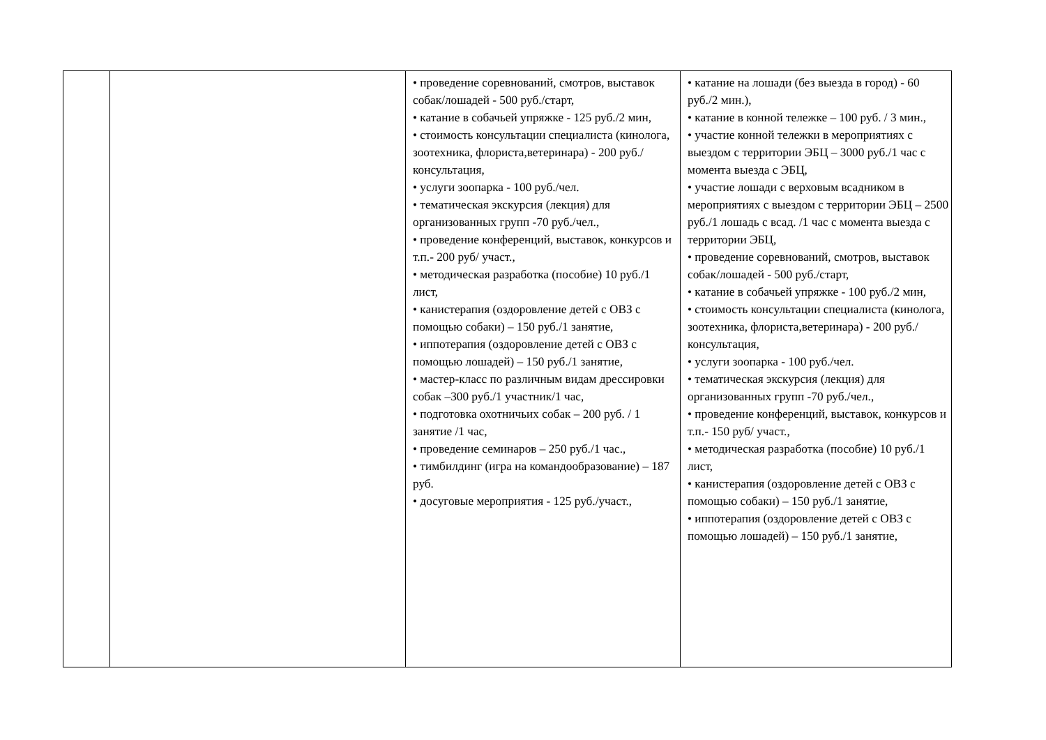| | | • проведение соревнований, смотров, выставок собак/лошадей - 500 руб./старт, • катание в собачьей упряжке - 125 руб./2 мин, • стоимость консультации специалиста (кинолога, зоотехника, флориста,ветеринара) - 200 руб./ консультация, • услуги зоопарка - 100 руб./чел. • тематическая экскурсия (лекция) для организованных групп -70 руб./чел., • проведение конференций, выставок, конкурсов и т.п.- 200 руб/ участ., • методическая разработка (пособие) 10 руб./1 лист, • канистерапия (оздоровление детей с ОВЗ с помощью собаки) – 150 руб./1 занятие, • иппотерапия (оздоровление детей с ОВЗ с помощью лошадей) – 150 руб./1 занятие, • мастер-класс по различным видам дрессировки собак –300 руб./1 участник/1 час, • подготовка охотничьих собак – 200 руб. / 1 занятие /1 час, • проведение семинаров – 250 руб./1 час., • тимбилдинг (игра на командообразование) – 187 руб. • досуговые мероприятия - 125 руб./участ., | • катание на лошади (без выезда в город) - 60 руб./2 мин.), • катание в конной тележке – 100 руб. / 3 мин., • участие конной тележки в мероприятиях с выездом с территории ЭБЦ – 3000 руб./1 час с момента выезда с ЭБЦ, • участие лошади с верховым всадником в мероприятиях с выездом с территории ЭБЦ – 2500 руб./1 лошадь с всад. /1 час с момента выезда с территории ЭБЦ, • проведение соревнований, смотров, выставок собак/лошадей - 500 руб./старт, • катание в собачьей упряжке - 100 руб./2 мин, • стоимость консультации специалиста (кинолога, зоотехника, флориста,ветеринара) - 200 руб./ консультация, • услуги зоопарка - 100 руб./чел. • тематическая экскурсия (лекция) для организованных групп -70 руб./чел., • проведение конференций, выставок, конкурсов и т.п.- 150 руб/ участ., • методическая разработка (пособие) 10 руб./1 лист, • канистерапия (оздоровление детей с ОВЗ с помощью собаки) – 150 руб./1 занятие, • иппотерапия (оздоровление детей с ОВЗ с помощью лошадей) – 150 руб./1 занятие, |